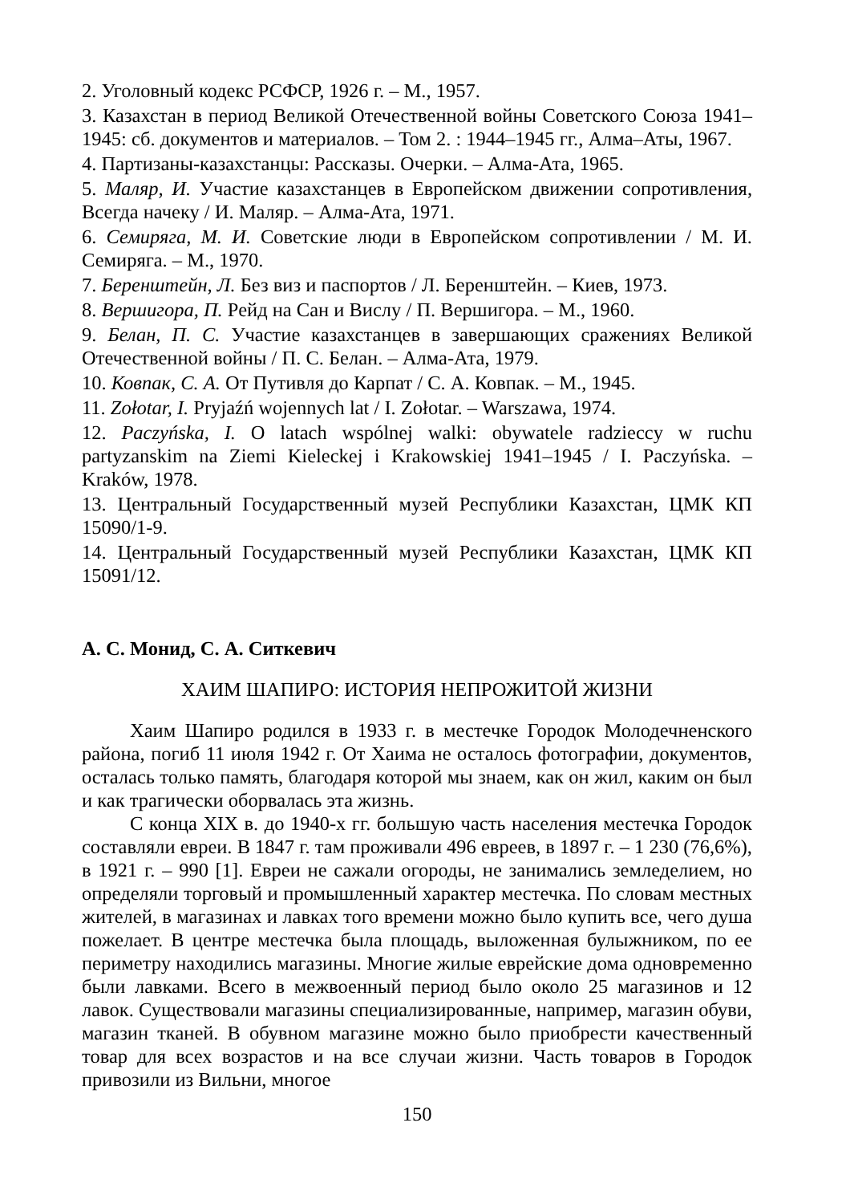2. Уголовный кодекс РСФСР, 1926 г. – М., 1957.
3. Казахстан в период Великой Отечественной войны Советского Союза 1941–1945: сб. документов и материалов. – Том 2. : 1944–1945 гг., Алма–Аты, 1967.
4. Партизаны-казахстанцы: Рассказы. Очерки. – Алма-Ата, 1965.
5. Маляр, И. Участие казахстанцев в Европейском движении сопротивления, Всегда начеку / И. Маляр. – Алма-Ата, 1971.
6. Семиряга, М. И. Советские люди в Европейском сопротивлении / М. И. Семиряга. – М., 1970.
7. Беренштейн, Л. Без виз и паспортов / Л. Беренштейн. – Киев, 1973.
8. Вершигора, П. Рейд на Сан и Вислу / П. Вершигора. – М., 1960.
9. Белан, П. С. Участие казахстанцев в завершающих сражениях Великой Отечественной войны / П. С. Белан. – Алма-Ата, 1979.
10. Ковпак, С. А. От Путивля до Карпат / С. А. Ковпак. – М., 1945.
11. Zołotar, I. Pryjaźń wojennych lat / I. Zołotar. – Warszawa, 1974.
12. Paczyńska, I. O latach wspólnej walki: obywatele radzieccy w ruchu partyzanskim na Ziemi Kieleckej i Krakowskiej 1941–1945 / I. Paczyńska. – Kraków, 1978.
13. Центральный Государственный музей Республики Казахстан, ЦМК КП 15090/1-9.
14. Центральный Государственный музей Республики Казахстан, ЦМК КП 15091/12.
А. С. Монид, С. А. Ситкевич
ХАИМ ШАПИРО: ИСТОРИЯ НЕПРОЖИТОЙ ЖИЗНИ
Хаим Шапиро родился в 1933 г. в местечке Городок Молодечненского района, погиб 11 июля 1942 г. От Хаима не осталось фотографии, документов, осталась только память, благодаря которой мы знаем, как он жил, каким он был и как трагически оборвалась эта жизнь.
С конца XIX в. до 1940-х гг. большую часть населения местечка Городок составляли евреи. В 1847 г. там проживали 496 евреев, в 1897 г. – 1 230 (76,6%), в 1921 г. – 990 [1]. Евреи не сажали огороды, не занимались земледелием, но определяли торговый и промышленный характер местечка. По словам местных жителей, в магазинах и лавках того времени можно было купить все, чего душа пожелает. В центре местечка была площадь, выложенная булыжником, по ее периметру находились магазины. Многие жилые еврейские дома одновременно были лавками. Всего в межвоенный период было около 25 магазинов и 12 лавок. Существовали магазины специализированные, например, магазин обуви, магазин тканей. В обувном магазине можно было приобрести качественный товар для всех возрастов и на все случаи жизни. Часть товаров в Городок привозили из Вильни, многое
150